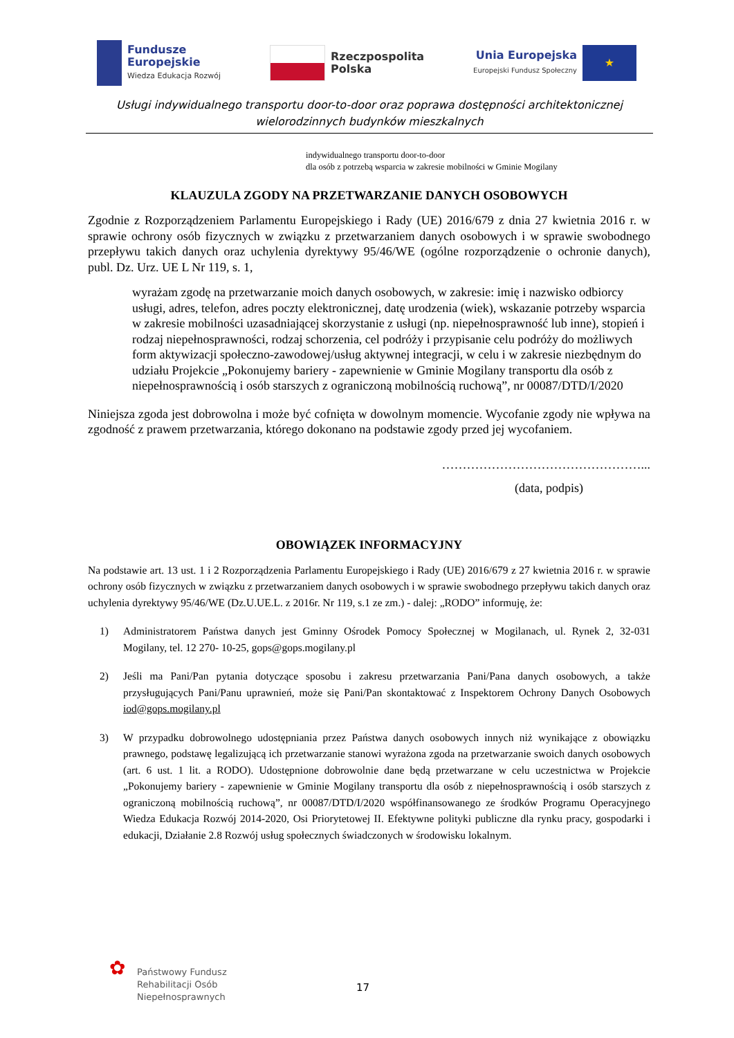Fundusze
Europejskie
Wiedza Edukacja Rozwój
Rzeczpospolita
Polska
Unia Europejska
Europejski Fundusz Społeczny
★
Usługi indywidualnego transportu door-to-door oraz poprawa dostępności architektonicznej
wielorodzinnych budynków mieszkalnych
indywidualnego transportu door-to-door
dla osób z potrzebą wsparcia w zakresie mobilności w Gminie Mogilany
KLAUZULA ZGODY NA PRZETWARZANIE DANYCH OSOBOWYCH
Zgodnie z Rozporządzeniem Parlamentu Europejskiego i Rady (UE) 2016/679 z dnia 27 kwietnia 2016 r. w sprawie ochrony osób fizycznych w związku z przetwarzaniem danych osobowych i w sprawie swobodnego przepływu takich danych oraz uchylenia dyrektywy 95/46/WE (ogólne rozporządzenie o ochronie danych), publ. Dz. Urz. UE L Nr 119, s. 1,
wyrażam zgodę na przetwarzanie moich danych osobowych, w zakresie: imię i nazwisko odbiorcy usługi, adres, telefon, adres poczty elektronicznej, datę urodzenia (wiek), wskazanie potrzeby wsparcia w zakresie mobilności uzasadniającej skorzystanie z usługi (np. niepełnosprawność lub inne), stopień i rodzaj niepełnosprawności, rodzaj schorzenia, cel podróży i przypisanie celu podróży do możliwych form aktywizacji społeczno-zawodowej/usług aktywnej integracji, w celu i w zakresie niezbędnym do udziału Projekcie „Pokonujemy bariery - zapewnienie w Gminie Mogilany transportu dla osób z niepełnosprawnością i osób starszych z ograniczoną mobilnością ruchową”, nr 00087/DTD/I/2020
Niniejsza zgoda jest dobrowolna i może być cofnięta w dowolnym momencie. Wycofanie zgody nie wpływa na zgodność z prawem przetwarzania, którego dokonano na podstawie zgody przed jej wycofaniem.
…………………………………………...
(data, podpis)
OBOWIĄZEK INFORMACYJNY
Na podstawie art. 13 ust. 1 i 2 Rozporządzenia Parlamentu Europejskiego i Rady (UE) 2016/679 z 27 kwietnia 2016 r. w sprawie ochrony osób fizycznych w związku z przetwarzaniem danych osobowych i w sprawie swobodnego przepływu takich danych oraz uchylenia dyrektywy 95/46/WE (Dz.U.UE.L. z 2016r. Nr 119, s.1 ze zm.) - dalej: „RODO” informuję, że:
1) Administratorem Państwa danych jest Gminny Ośrodek Pomocy Społecznej w Mogilanach, ul. Rynek 2, 32-031 Mogilany, tel. 12 270- 10-25, gops@gops.mogilany.pl
2) Jeśli ma Pani/Pan pytania dotyczące sposobu i zakresu przetwarzania Pani/Pana danych osobowych, a także przysługujących Pani/Panu uprawnień, może się Pani/Pan skontaktować z Inspektorem Ochrony Danych Osobowych iod@gops.mogilany.pl
3) W przypadku dobrowolnego udostępniania przez Państwa danych osobowych innych niż wynikające z obowiązku prawnego, podstawę legalizującą ich przetwarzanie stanowi wyrażona zgoda na przetwarzanie swoich danych osobowych (art. 6 ust. 1 lit. a RODO). Udostępnione dobrowolnie dane będą przetwarzane w celu uczestnictwa w Projekcie „Pokonujemy bariery - zapewnienie w Gminie Mogilany transportu dla osób z niepełnosprawnością i osób starszych z ograniczoną mobilnością ruchową”, nr 00087/DTD/I/2020 współfinansowanego ze środków Programu Operacyjnego Wiedza Edukacja Rozwój 2014-2020, Osi Priorytetowej II. Efektywne polityki publiczne dla rynku pracy, gospodarki i edukacji, Działanie 2.8 Rozwój usług społecznych świadczonych w środowisku lokalnym.
✿
Państwowy Fundusz
Rehabilitacji Osób
Niepełnosprawnych
17